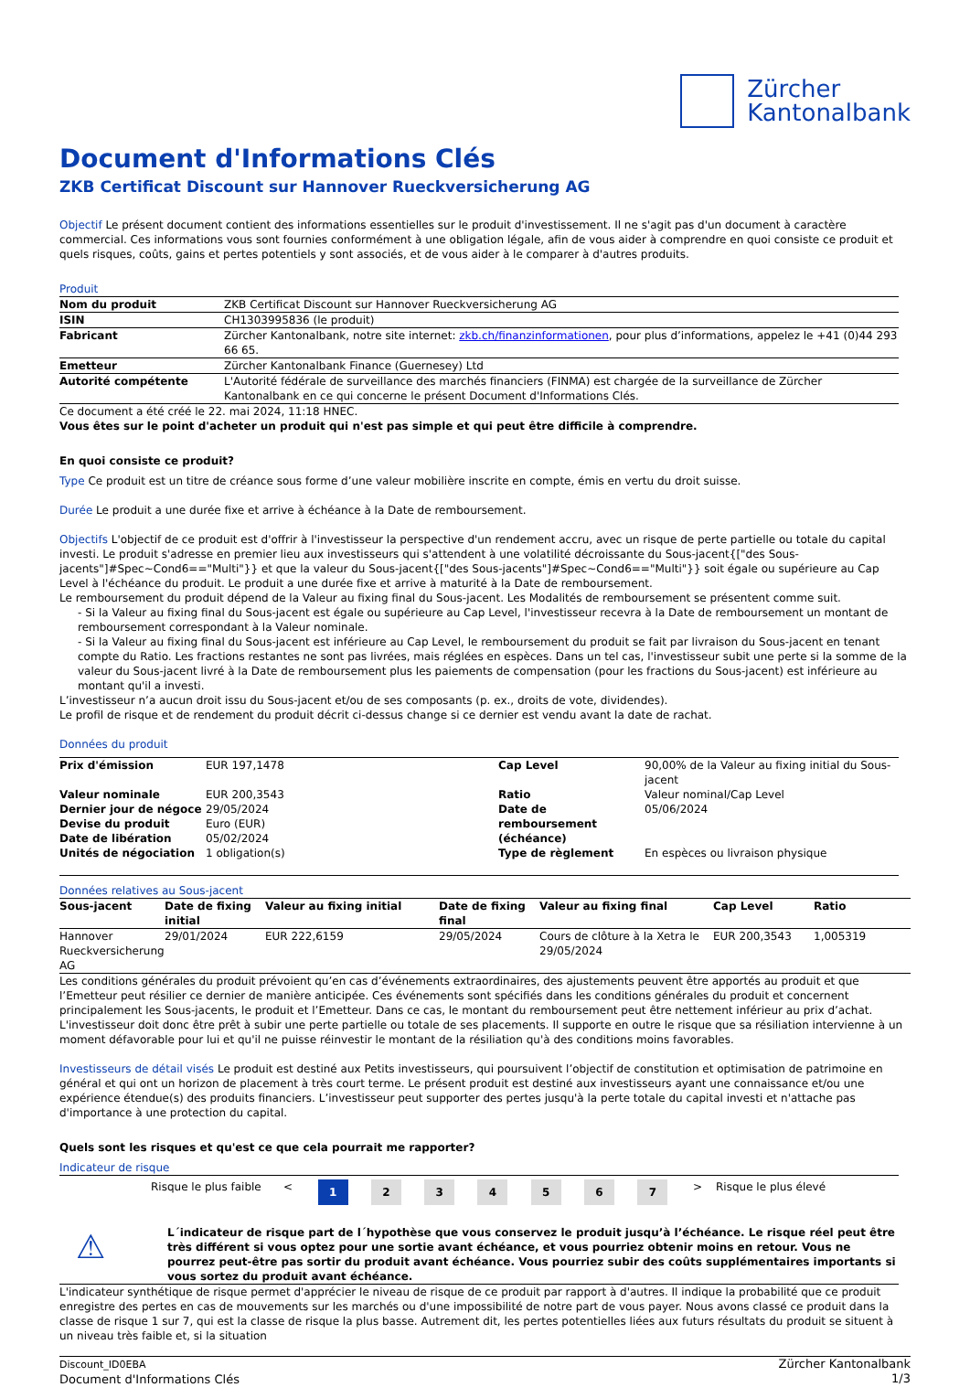Zürcher
Kantonalbank
Document d'Informations Clés
ZKB Certificat Discount sur Hannover Rueckversicherung AG
Objectif Le présent document contient des informations essentielles sur le produit d'investissement. Il ne s'agit pas d'un document à caractère commercial. Ces informations vous sont fournies conformément à une obligation légale, afin de vous aider à comprendre en quoi consiste ce produit et quels risques, coûts, gains et pertes potentiels y sont associés, et de vous aider à le comparer à d'autres produits.
Produit
| Nom du produit | ZKB Certificat Discount sur Hannover Rueckversicherung AG |
| ISIN | CH1303995836 (le produit) |
| Fabricant | Zürcher Kantonalbank, notre site internet: zkb.ch/finanzinformationen , pour plus d’informations, appelez le +41 (0)44 293 66 65. |
| Emetteur | Zürcher Kantonalbank Finance (Guernesey) Ltd |
| Autorité compétente | L'Autorité fédérale de surveillance des marchés financiers (FINMA) est chargée de la surveillance de Zürcher Kantonalbank en ce qui concerne le présent Document d'Informations Clés. |
Ce document a été créé le 22. mai 2024, 11:18 HNEC.
Vous êtes sur le point d'acheter un produit qui n'est pas simple et qui peut être difficile à comprendre.
En quoi consiste ce produit?
Type Ce produit est un titre de créance sous forme d’une valeur mobilière inscrite en compte, émis en vertu du droit suisse.
Durée Le produit a une durée fixe et arrive à échéance à la Date de remboursement.
Objectifs L'objectif de ce produit est d'offrir à l'investisseur la perspective d'un rendement accru, avec un risque de perte partielle ou totale du capital investi. Le produit s'adresse en premier lieu aux investisseurs qui s'attendent à une volatilité décroissante du Sous-jacent{["des Sous-jacents"]#Spec~Cond6=="Multi"}} et que la valeur du Sous-jacent{["des Sous-jacents"]#Spec~Cond6=="Multi"}} soit égale ou supérieure au Cap Level à l'échéance du produit. Le produit a une durée fixe et arrive à maturité à la Date de remboursement.
Le remboursement du produit dépend de la Valeur au fixing final du Sous-jacent. Les Modalités de remboursement se présentent comme suit.
- Si la Valeur au fixing final du Sous-jacent est égale ou supérieure au Cap Level, l'investisseur recevra à la Date de remboursement un montant de remboursement correspondant à la Valeur nominale.
- Si la Valeur au fixing final du Sous-jacent est inférieure au Cap Level, le remboursement du produit se fait par livraison du Sous-jacent en tenant compte du Ratio. Les fractions restantes ne sont pas livrées, mais réglées en espèces. Dans un tel cas, l'investisseur subit une perte si la somme de la valeur du Sous-jacent livré à la Date de remboursement plus les paiements de compensation (pour les fractions du Sous-jacent) est inférieure au montant qu'il a investi.
L’investisseur n’a aucun droit issu du Sous-jacent et/ou de ses composants (p. ex., droits de vote, dividendes).
Le profil de risque et de rendement du produit décrit ci-dessus change si ce dernier est vendu avant la date de rachat.
Données du produit
| Prix d'émission | EUR 197,1478 | Cap Level | 90,00% de la Valeur au fixing initial du Sous-jacent |
| Valeur nominale | EUR 200,3543 | Ratio | Valeur nominal/Cap Level |
| Dernier jour de négoce | 29/05/2024 | Date de remboursement (échéance) | 05/06/2024 |
| Devise du produit | Euro (EUR) | | |
| Date de libération | 05/02/2024 | | |
| Unités de négociation | 1 obligation(s) | Type de règlement | En espèces ou livraison physique |
Données relatives au Sous-jacent
| Sous-jacent | Date de fixing initial | Valeur au fixing initial | Date de fixing final | Valeur au fixing final | Cap Level | Ratio |
| --- | --- | --- | --- | --- | --- | --- |
| Hannover Rueckversicherung AG | 29/01/2024 | EUR 222,6159 | 29/05/2024 | Cours de clôture à la Xetra le 29/05/2024 | EUR 200,3543 | 1,005319 |
Les conditions générales du produit prévoient qu’en cas d’événements extraordinaires, des ajustements peuvent être apportés au produit et que l’Emetteur peut résilier ce dernier de manière anticipée. Ces événements sont spécifiés dans les conditions générales du produit et concernent principalement les Sous-jacents, le produit et l’Emetteur. Dans ce cas, le montant du remboursement peut être nettement inférieur au prix d’achat. L'investisseur doit donc être prêt à subir une perte partielle ou totale de ses placements. Il supporte en outre le risque que sa résiliation intervienne à un moment défavorable pour lui et qu'il ne puisse réinvestir le montant de la résiliation qu'à des conditions moins favorables.
Investisseurs de détail visés Le produit est destiné aux Petits investisseurs, qui poursuivent l’objectif de constitution et optimisation de patrimoine en général et qui ont un horizon de placement à très court terme. Le présent produit est destiné aux investisseurs ayant une connaissance et/ou une expérience étendue(s) des produits financiers. L’investisseur peut supporter des pertes jusqu'à la perte totale du capital investi et n'attache pas d'importance à une protection du capital.
Quels sont les risques et qu'est ce que cela pourrait me rapporter?
Indicateur de risque
| | Risque le plus faible | < | 1 | 2 | 3 | 4 | 5 | 6 | 7 | > | Risque le plus élevé |
⚠
L´indicateur de risque part de l´hypothèse que vous conservez le produit jusqu’à l’échéance. Le risque réel peut être très différent si vous optez pour une sortie avant échéance, et vous pourriez obtenir moins en retour. Vous ne pourrez peut-être pas sortir du produit avant échéance. Vous pourriez subir des coûts supplémentaires importants si vous sortez du produit avant échéance.
L'indicateur synthétique de risque permet d'apprécier le niveau de risque de ce produit par rapport à d'autres. Il indique la probabilité que ce produit enregistre des pertes en cas de mouvements sur les marchés ou d'une impossibilité de notre part de vous payer. Nous avons classé ce produit dans la classe de risque 1 sur 7, qui est la classe de risque la plus basse. Autrement dit, les pertes potentielles liées aux futurs résultats du produit se situent à un niveau très faible et, si la situation
Discount_ID0EBA
Document d'Informations Clés
Zürcher Kantonalbank
1/3